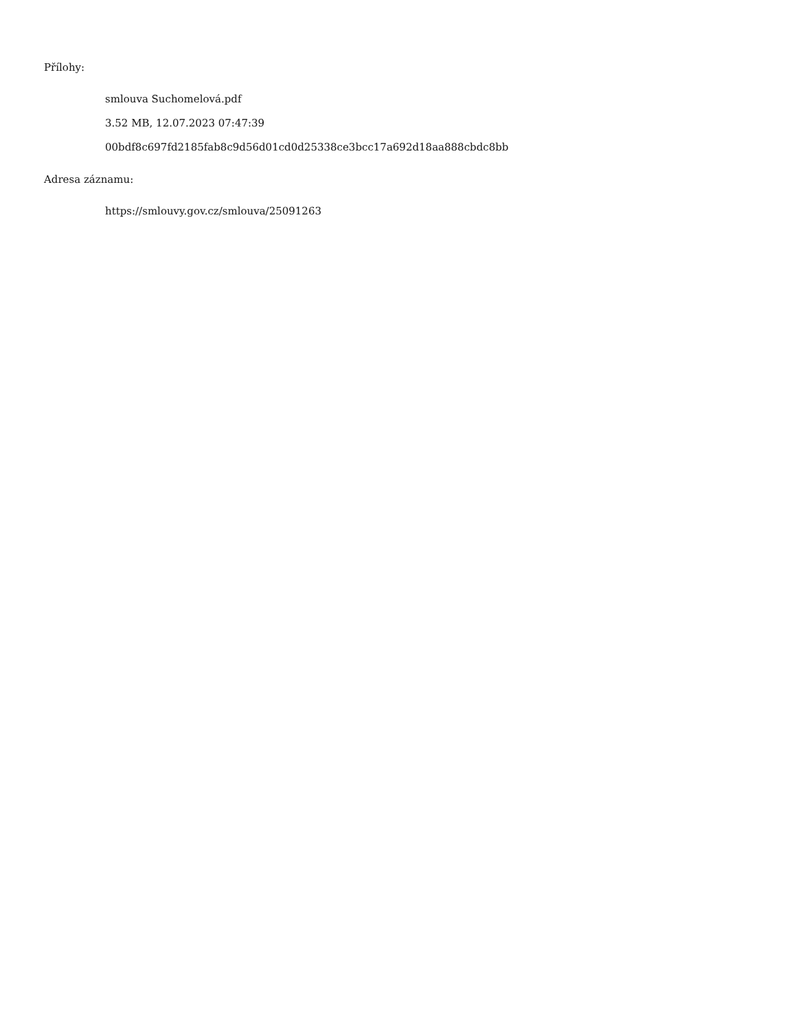Přílohy:
smlouva Suchomelová.pdf
3.52 MB, 12.07.2023 07:47:39
00bdf8c697fd2185fab8c9d56d01cd0d25338ce3bcc17a692d18aa888cbdc8bb
Adresa záznamu:
https://smlouvy.gov.cz/smlouva/25091263